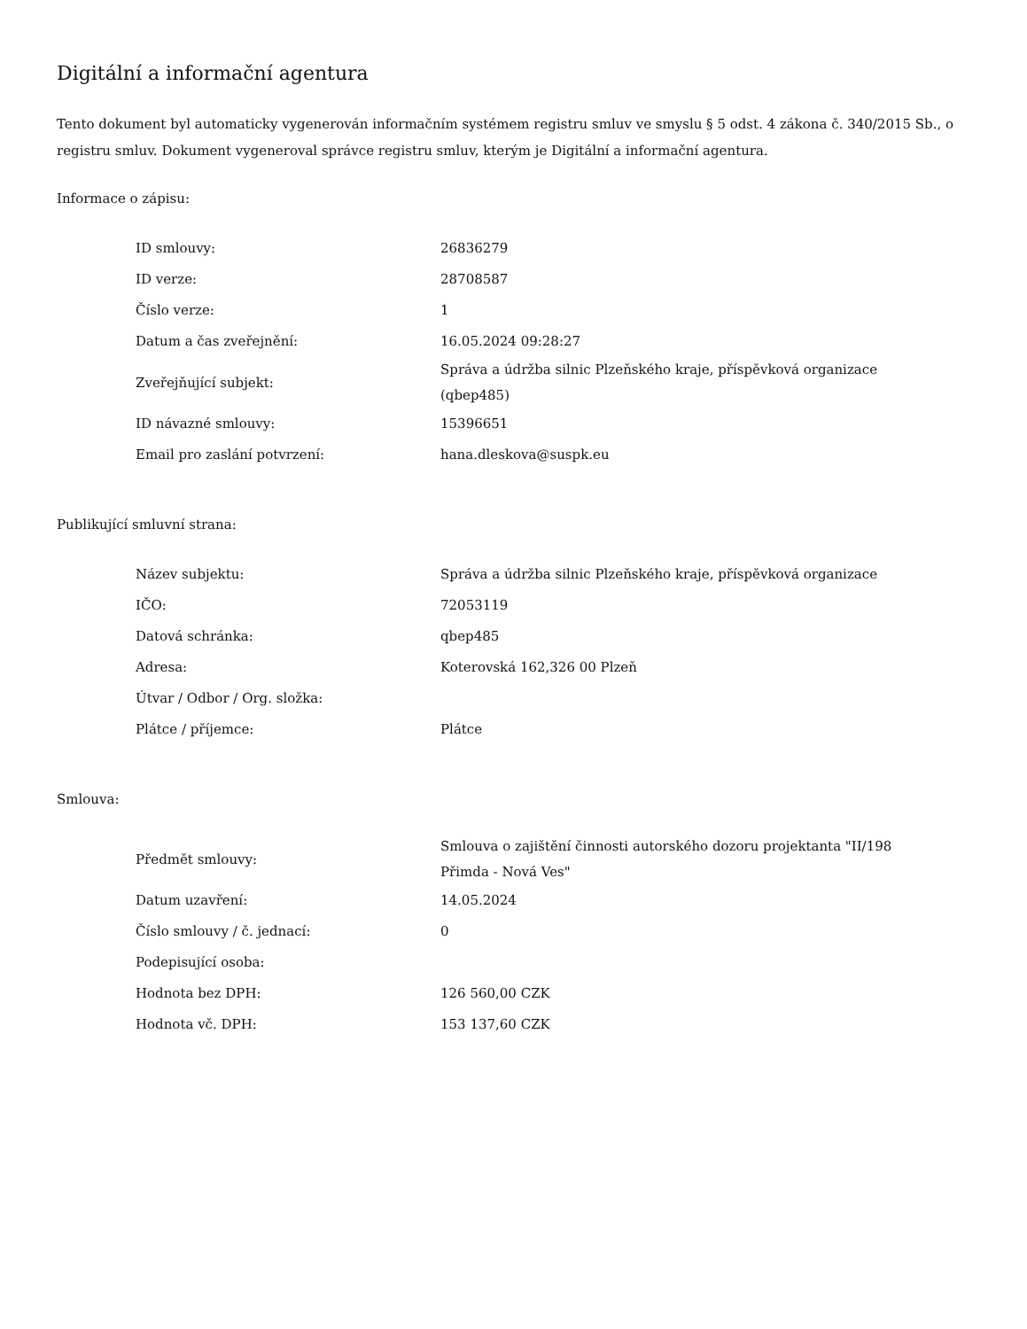Digitální a informační agentura
Tento dokument byl automaticky vygenerován informačním systémem registru smluv ve smyslu § 5 odst. 4 zákona č. 340/2015 Sb., o registru smluv. Dokument vygeneroval správce registru smluv, kterým je Digitální a informační agentura.
Informace o zápisu:
| ID smlouvy: | 26836279 |
| ID verze: | 28708587 |
| Číslo verze: | 1 |
| Datum a čas zveřejnění: | 16.05.2024 09:28:27 |
| Zveřejňující subjekt: | Správa a údržba silnic Plzeňského kraje, příspěvková organizace (qbep485) |
| ID návazné smlouvy: | 15396651 |
| Email pro zaslání potvrzení: | hana.dleskova@suspk.eu |
Publikující smluvní strana:
| Název subjektu: | Správa a údržba silnic Plzeňského kraje, příspěvková organizace |
| IČO: | 72053119 |
| Datová schránka: | qbep485 |
| Adresa: | Koterovská 162,326 00 Plzeň |
| Útvar / Odbor / Org. složka: | |
| Plátce / příjemce: | Plátce |
Smlouva:
| Předmět smlouvy: | Smlouva o zajištění činnosti autorského dozoru projektanta "II/198 Přimda - Nová Ves" |
| Datum uzavření: | 14.05.2024 |
| Číslo smlouvy / č. jednací: | 0 |
| Podepisující osoba: | |
| Hodnota bez DPH: | 126 560,00 CZK |
| Hodnota vč. DPH: | 153 137,60 CZK |